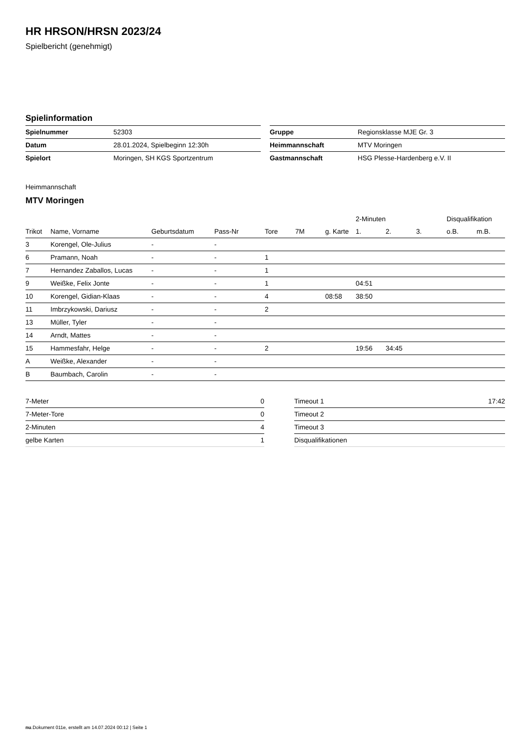HR HRSON/HRSN 2023/24
Spielbericht (genehmigt)
Spielinformation
| Spielnummer | 52303 |
| Datum | 28.01.2024, Spielbeginn 12:30h |
| Spielort | Moringen, SH KGS Sportzentrum |
| Gruppe | Regionsklasse MJE Gr. 3 |
| Heimmannschaft | MTV Moringen |
| Gastmannschaft | HSG Plesse-Hardenberg e.V. II |
Heimmannschaft
MTV Moringen
| | | | | | | | 2-Minuten | | | Disqualifikation | |
| --- | --- | --- | --- | --- | --- | --- | --- | --- | --- | --- | --- |
| Trikot | Name, Vorname | Geburtsdatum | Pass-Nr | Tore | 7M | g. Karte | 1. | 2. | 3. | o.B. | m.B. |
| 3 | Korengel, Ole-Julius | - | - | | | | | | | | |
| 6 | Pramann, Noah | - | - | 1 | | | | | | | |
| 7 | Hernandez Zaballos, Lucas | - | - | 1 | | | | | | | |
| 9 | Weißke, Felix Jonte | - | - | 1 | | | 04:51 | | | | |
| 10 | Korengel, Gidian-Klaas | - | - | 4 | | 08:58 | 38:50 | | | | |
| 11 | Imbrzykowski, Dariusz | - | - | 2 | | | | | | | |
| 13 | Müller, Tyler | - | - | | | | | | | | |
| 14 | Arndt, Mattes | - | - | | | | | | | | |
| 15 | Hammesfahr, Helge | - | - | 2 | | | 19:56 | 34:45 | | | |
| A | Weißke, Alexander | - | - | | | | | | | | |
| B | Baumbach, Carolin | - | - | | | | | | | | |
| 7-Meter | 0 |
| 7-Meter-Tore | 0 |
| 2-Minuten | 4 |
| gelbe Karten | 1 |
| Timeout 1 | 17:42 |
| Timeout 2 | |
| Timeout 3 | |
| Disqualifikationen | |
nu.Dokument 011e, erstellt am 14.07.2024 00:12 | Seite 1